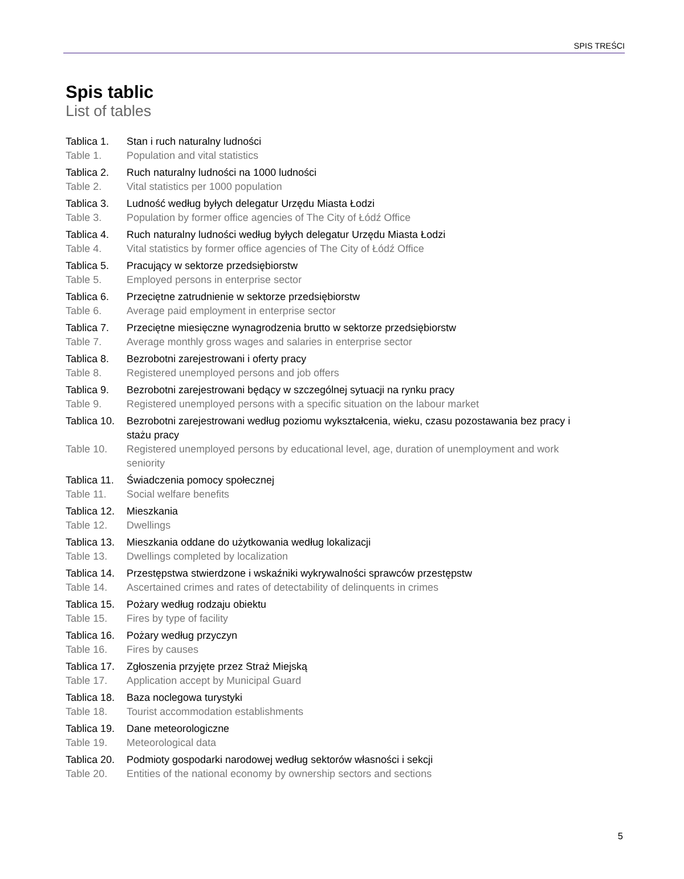SPIS TREŚCI
Spis tablic
List of tables
Tablica 1. Stan i ruch naturalny ludności
Table 1. Population and vital statistics
Tablica 2. Ruch naturalny ludności na 1000 ludności
Table 2. Vital statistics per 1000 population
Tablica 3. Ludność według byłych delegatur Urzędu Miasta Łodzi
Table 3. Population by former office agencies of The City of Łódź Office
Tablica 4. Ruch naturalny ludności według byłych delegatur Urzędu Miasta Łodzi
Table 4. Vital statistics by former office agencies of The City of Łódź Office
Tablica 5. Pracujący w sektorze przedsiębiorstw
Table 5. Employed persons in enterprise sector
Tablica 6. Przeciętne zatrudnienie w sektorze przedsiębiorstw
Table 6. Average paid employment in enterprise sector
Tablica 7. Przeciętne miesięczne wynagrodzenia brutto w sektorze przedsiębiorstw
Table 7. Average monthly gross wages and salaries in enterprise sector
Tablica 8. Bezrobotni zarejestrowani i oferty pracy
Table 8. Registered unemployed persons and job offers
Tablica 9. Bezrobotni zarejestrowani będący w szczególnej sytuacji na rynku pracy
Table 9. Registered unemployed persons with a specific situation on the labour market
Tablica 10. Bezrobotni zarejestrowani według poziomu wykształcenia, wieku, czasu pozostawania bez pracy i stażu pracy
Table 10. Registered unemployed persons by educational level, age, duration of unemployment and work seniority
Tablica 11. Świadczenia pomocy społecznej
Table 11. Social welfare benefits
Tablica 12. Mieszkania
Table 12. Dwellings
Tablica 13. Mieszkania oddane do użytkowania według lokalizacji
Table 13. Dwellings completed by localization
Tablica 14. Przestępstwa stwierdzone i wskaźniki wykrywalności sprawców przestępstw
Table 14. Ascertained crimes and rates of detectability of delinquents in crimes
Tablica 15. Pożary według rodzaju obiektu
Table 15. Fires by type of facility
Tablica 16. Pożary według przyczyn
Table 16. Fires by causes
Tablica 17. Zgłoszenia przyjęte przez Straż Miejską
Table 17. Application accept by Municipal Guard
Tablica 18. Baza noclegowa turystyki
Table 18. Tourist accommodation establishments
Tablica 19. Dane meteorologiczne
Table 19. Meteorological data
Tablica 20. Podmioty gospodarki narodowej według sektorów własności i sekcji
Table 20. Entities of the national economy by ownership sectors and sections
5